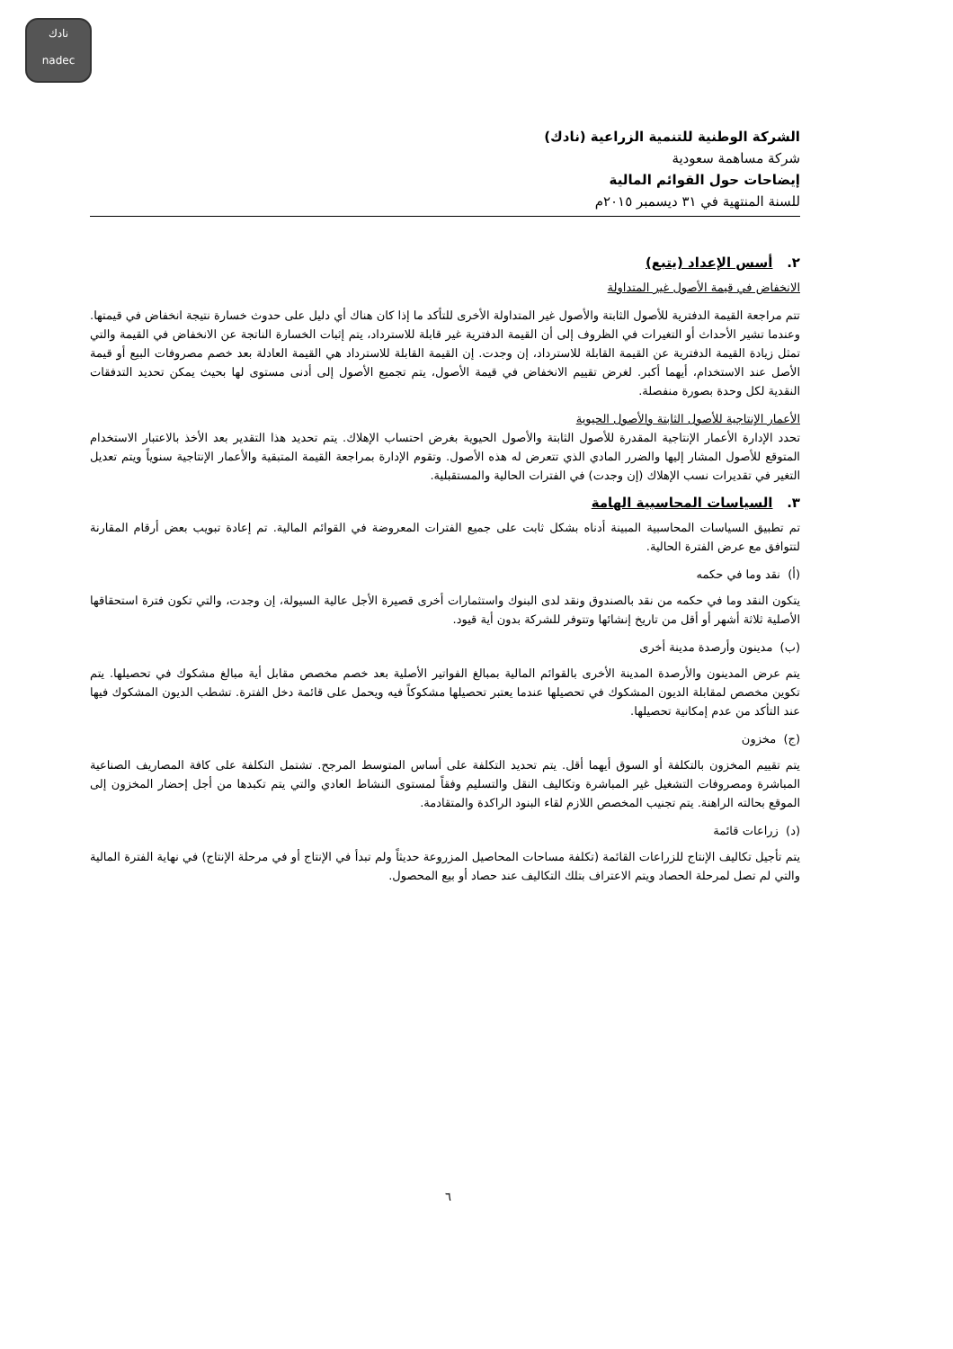نادك
nadec
الشركة الوطنية للتنمية الزراعية (نادك)
شركة مساهمة سعودية
إيضاحات حول القوائم المالية
للسنة المنتهية في ٣١ ديسمبر ٢٠١٥م
٢. أسس الإعداد (يتبع)
الانخفاض في قيمة الأصول غير المتداولة
تتم مراجعة القيمة الدفترية للأصول الثابتة والأصول غير المتداولة الأخرى للتأكد ما إذا كان هناك أي دليل على حدوث خسارة نتيجة انخفاض في قيمتها. وعندما تشير الأحداث أو التغيرات في الظروف إلى أن القيمة الدفترية غير قابلة للاسترداد، يتم إثبات الخسارة الناتجة عن الانخفاض في القيمة والتي تمثل زيادة القيمة الدفترية عن القيمة القابلة للاسترداد، إن وجدت. إن القيمة القابلة للاسترداد هي القيمة العادلة بعد خصم مصروفات البيع أو قيمة الأصل عند الاستخدام، أيهما أكبر. لغرض تقييم الانخفاض في قيمة الأصول، يتم تجميع الأصول إلى أدنى مستوى لها بحيث يمكن تحديد التدفقات النقدية لكل وحدة بصورة منفصلة.
الأعمار الإنتاجية للأصول الثابتة والأصول الحيوية
تحدد الإدارة الأعمار الإنتاجية المقدرة للأصول الثابتة والأصول الحيوية بغرض احتساب الإهلاك. يتم تحديد هذا التقدير بعد الأخذ بالاعتبار الاستخدام المتوقع للأصول المشار إليها والضرر المادي الذي تتعرض له هذه الأصول. وتقوم الإدارة بمراجعة القيمة المتبقية والأعمار الإنتاجية سنوياً ويتم تعديل التغير في تقديرات نسب الإهلاك (إن وجدت) في الفترات الحالية والمستقبلية.
٣. السياسات المحاسبية الهامة
تم تطبيق السياسات المحاسبية المبينة أدناه بشكل ثابت على جميع الفترات المعروضة في القوائم المالية. تم إعادة تبويب بعض أرقام المقارنة لتتوافق مع عرض الفترة الحالية.
(أ) نقد وما في حكمه
يتكون النقد وما في حكمه من نقد بالصندوق ونقد لدى البنوك واستثمارات أخرى قصيرة الأجل عالية السيولة، إن وجدت، والتي تكون فترة استحقاقها الأصلية ثلاثة أشهر أو أقل من تاريخ إنشائها وتتوفر للشركة بدون أية قيود.
(ب) مدينون وأرصدة مدينة أخرى
يتم عرض المدينون والأرصدة المدينة الأخرى بالقوائم المالية بمبالغ الفواتير الأصلية بعد خصم مخصص مقابل أية مبالغ مشكوك في تحصيلها. يتم تكوين مخصص لمقابلة الديون المشكوك في تحصيلها عندما يعتبر تحصيلها مشكوكاً فيه ويحمل على قائمة دخل الفترة. تشطب الديون المشكوك فيها عند التأكد من عدم إمكانية تحصيلها.
(ج) مخزون
يتم تقييم المخزون بالتكلفة أو السوق أيهما أقل. يتم تحديد التكلفة على أساس المتوسط المرجح. تشتمل التكلفة على كافة المصاريف الصناعية المباشرة ومصروفات التشغيل غير المباشرة وتكاليف النقل والتسليم وفقاً لمستوى النشاط العادي والتي يتم تكبدها من أجل إحضار المخزون إلى الموقع بحالته الراهنة. يتم تجنيب المخصص اللازم لقاء البنود الراكدة والمتقادمة.
(د) زراعات قائمة
يتم تأجيل تكاليف الإنتاج للزراعات القائمة (تكلفة مساحات المحاصيل المزروعة حديثاً ولم تبدأ في الإنتاج أو في مرحلة الإنتاج) في نهاية الفترة المالية والتي لم تصل لمرحلة الحصاد ويتم الاعتراف بتلك التكاليف عند حصاد أو بيع المحصول.
٦